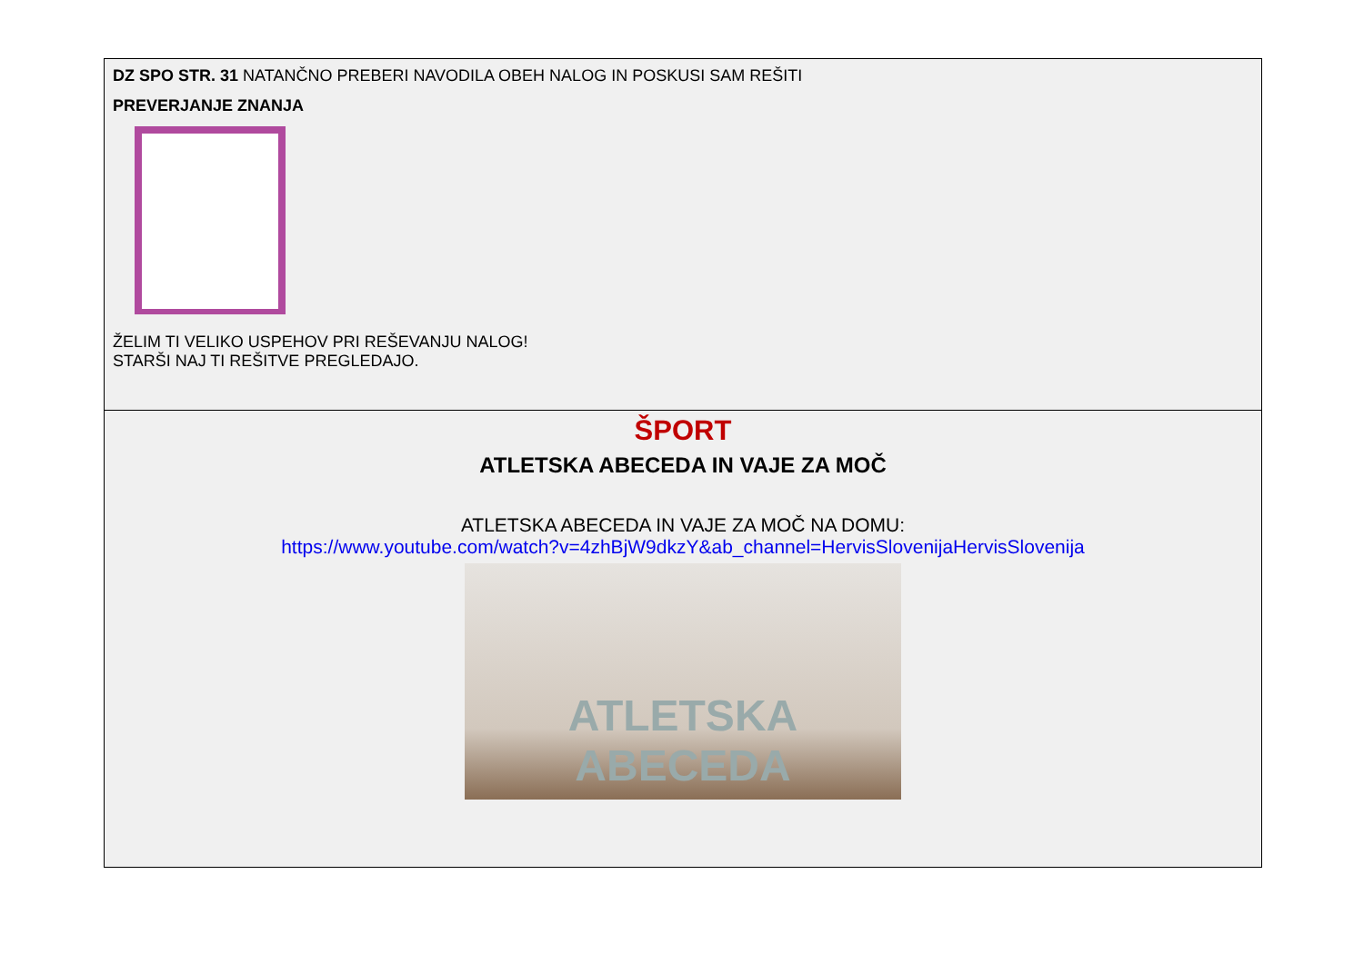| DZ SPO STR. 31 NATANČNO PREBERI NAVODILA OBEH NALOG IN POSKUSI SAM REŠITI PREVERJANJE ZNANJA ŽELIM TI VELIKO USPEHOV PRI REŠEVANJU NALOG! STARŠI NAJ TI REŠITVE PREGLEDAJO. |
| ŠPORT ATLETSKA ABECEDA IN VAJE ZA MOČ ATLETSKA ABECEDA IN VAJE ZA MOČ NA DOMU: https://www.youtube.com/watch?v=4zhBjW9dkzY&ab_channel=HervisSlovenijaHervisSlovenija ATLETSKA ABECEDA |